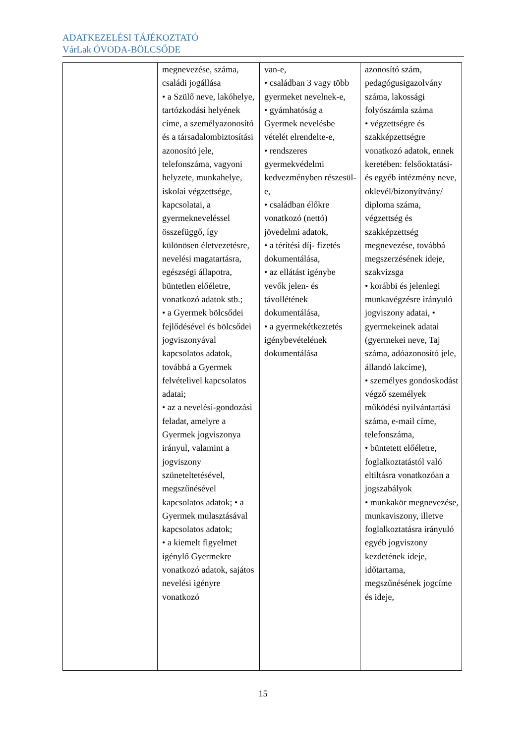ADATKEZELÉSI TÁJÉKOZTATÓ
VárLak ÓVODA-BÖLCSŐDE
| | megnevezése, száma, családi jogállása • a Szülő neve, lakóhelye, tartózkodási helyének címe, a személyazonosító és a társadalombiztosítási azonosító jele, telefonszáma, vagyoni helyzete, munkahelye, iskolai végzettsége, kapcsolatai, a gyermekneveléssel összefüggő, így különösen életvezetésre, nevelési magatartásra, egészségi állapotra, büntetlen előéletre, vonatkozó adatok stb.; • a Gyermek bölcsődei fejlődésével és bölcsődei jogviszonyával kapcsolatos adatok, továbbá a Gyermek felvételivel kapcsolatos adatai; • az a nevelési-gondozási feladat, amelyre a Gyermek jogviszonya irányul, valamint a jogviszony szüneteltetésével, megszűnésével kapcsolatos adatok; • a Gyermek mulasztásával kapcsolatos adatok; • a kiemelt figyelmet igénylő Gyermekre vonatkozó adatok, sajátos nevelési igényre vonatkozó | van-e, • családban 3 vagy több gyermeket nevelnek-e, • gyámhatóság a Gyermek nevelésbe vételét elrendelte-e, • rendszeres gyermekvédelmi kedvezményben részesül-e, • családban élőkre vonatkozó (nettó) jövedelmi adatok, • a térítési díj- fizetés dokumentálása, • az ellátást igénybe vevők jelen- és távollétének dokumentálása, • a gyermekétkeztetés igénybevételének dokumentálása | azonosító szám, pedagógusigazolvány száma, lakossági folyószámla száma • végzettségre és szakképzettségre vonatkozó adatok, ennek keretében: felsőoktatási- és egyéb intézmény neve, oklevél/bizonyítvány/ diploma száma, végzettség és szakképzettség megnevezése, továbbá megszerzésének ideje, szakvizsga • korábbi és jelenlegi munkavégzésre irányuló jogviszony adatai, • gyermekeinek adatai (gyermekei neve, Taj száma, adóazonosító jele, állandó lakcíme), • személyes gondoskodást végző személyek működési nyilvántartási száma, e-mail címe, telefonszáma, • büntetett előéletre, foglalkoztatástól való eltiltásra vonatkozóan a jogszabályok • munkakör megnevezése, munkaviszony, illetve foglalkoztatásra irányuló egyéb jogviszony kezdetének ideje, időtartama, megszűnésének jogcíme és ideje, |
15